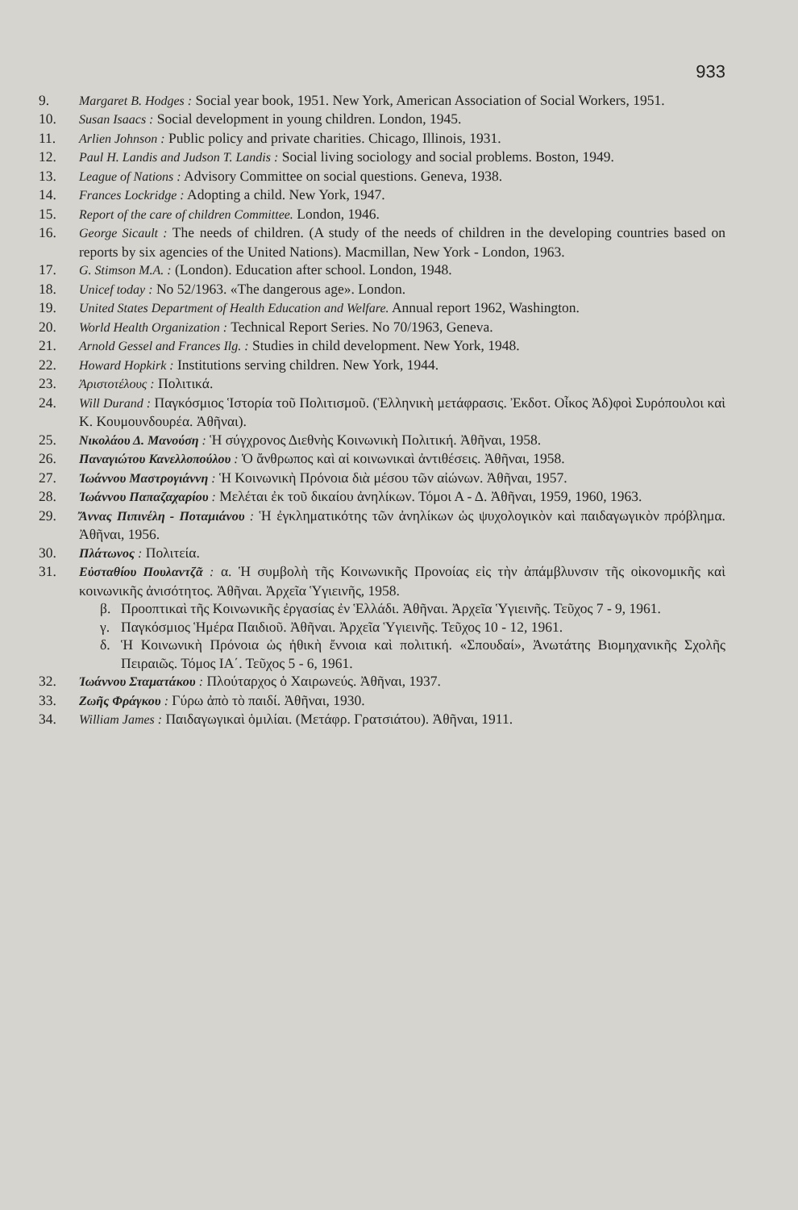933
9. Margaret B. Hodges : Social year book, 1951. New York, American Association of Social Workers, 1951.
10. Susan Isaacs : Social development in young children. London, 1945.
11. Arlien Johnson : Public policy and private charities. Chicago, Illinois, 1931.
12. Paul H. Landis and Judson T. Landis : Social living sociology and social problems. Boston, 1949.
13. League of Nations : Advisory Committee on social questions. Geneva, 1938.
14. Frances Lockridge : Adopting a child. New York, 1947.
15. Report of the care of children Committee. London, 1946.
16. George Sicault : The needs of children. (A study of the needs of children in the developing countries based on reports by six agencies of the United Nations). Macmillan, New York - London, 1963.
17. G. Stimson M.A. : (London). Education after school. London, 1948.
18. Unicef today : No 52/1963. «The dangerous age». London.
19. United States Department of Health Education and Welfare. Annual report 1962, Washington.
20. World Health Organization : Technical Report Series. No 70/1963, Geneva.
21. Arnold Gessel and Frances Ilg. : Studies in child development. New York, 1948.
22. Howard Hopkirk : Institutions serving children. New York, 1944.
23. Ἀριστοτέλους : Πολιτικά.
24. Will Durand : Παγκόσμιος Ἱστορία τοῦ Πολιτισμοῦ. (Ἑλληνικὴ μετάφρασις. Ἐκδοτ. Οἶκος Ἀδ)φοὶ Συρόπουλοι καὶ Κ. Κουμουνδουρέα. Ἀθῆναι).
25. Νικολάου Δ. Μανούση : Ἡ σύγχρονος Διεθνὴς Κοινωνικὴ Πολιτική. Ἀθῆναι, 1958.
26. Παναγιώτου Κανελλοπούλου : Ὁ ἄνθρωπος καὶ αἱ κοινωνικαὶ ἀντιθέσεις. Ἀθῆναι, 1958.
27. Ἰωάννου Μαστρογιάννη : Ἡ Κοινωνικὴ Πρόνοια διὰ μέσου τῶν αἰώνων. Ἀθῆναι, 1957.
28. Ἰωάννου Παπαζαχαρίου : Μελέται ἐκ τοῦ δικαίου ἀνηλίκων. Τόμοι Α - Δ. Ἀθῆναι, 1959, 1960, 1963.
29. Ἄννας Πιπινέλη - Ποταμιάνου : Ἡ ἐγκληματικότης τῶν ἀνηλίκων ὡς ψυχολογικὸν καὶ παιδαγωγικὸν πρόβλημα. Ἀθῆναι, 1956.
30. Πλάτωνος : Πολιτεία.
31. Εὐσταθίου Πουλαντζᾶ : α. Ἡ συμβολὴ τῆς Κοινωνικῆς Προνοίας εἰς τὴν ἀπάμβλυνσιν τῆς οἰκονομικῆς καὶ κοινωνικῆς ἀνισότητος. Ἀθῆναι. Ἀρχεῖα Ὑγιεινῆς, 1958.
β. Προοπτικαὶ τῆς Κοινωνικῆς ἐργασίας ἐν Ἑλλάδι. Ἀθῆναι. Ἀρχεῖα Ὑγιεινῆς. Τεῦχος 7 - 9, 1961.
γ. Παγκόσμιος Ἡμέρα Παιδιοῦ. Ἀθῆναι. Ἀρχεῖα Ὑγιεινῆς. Τεῦχος 10 - 12, 1961.
δ. Ἡ Κοινωνικὴ Πρόνοια ὡς ἠθικὴ ἔννοια καὶ πολιτική. «Σπουδαί», Ἀνωτάτης Βιομηχανικῆς Σχολῆς Πειραιῶς. Τόμος ΙΑ΄. Τεῦχος 5 - 6, 1961.
32. Ἰωάννου Σταματάκου : Πλούταρχος ὁ Χαιρωνεύς. Ἀθῆναι, 1937.
33. Ζωῆς Φράγκου : Γύρω ἀπὸ τὸ παιδί. Ἀθῆναι, 1930.
34. William James : Παιδαγωγικαὶ ὁμιλίαι. (Μετάφρ. Γρατσιάτου). Ἀθῆναι, 1911.